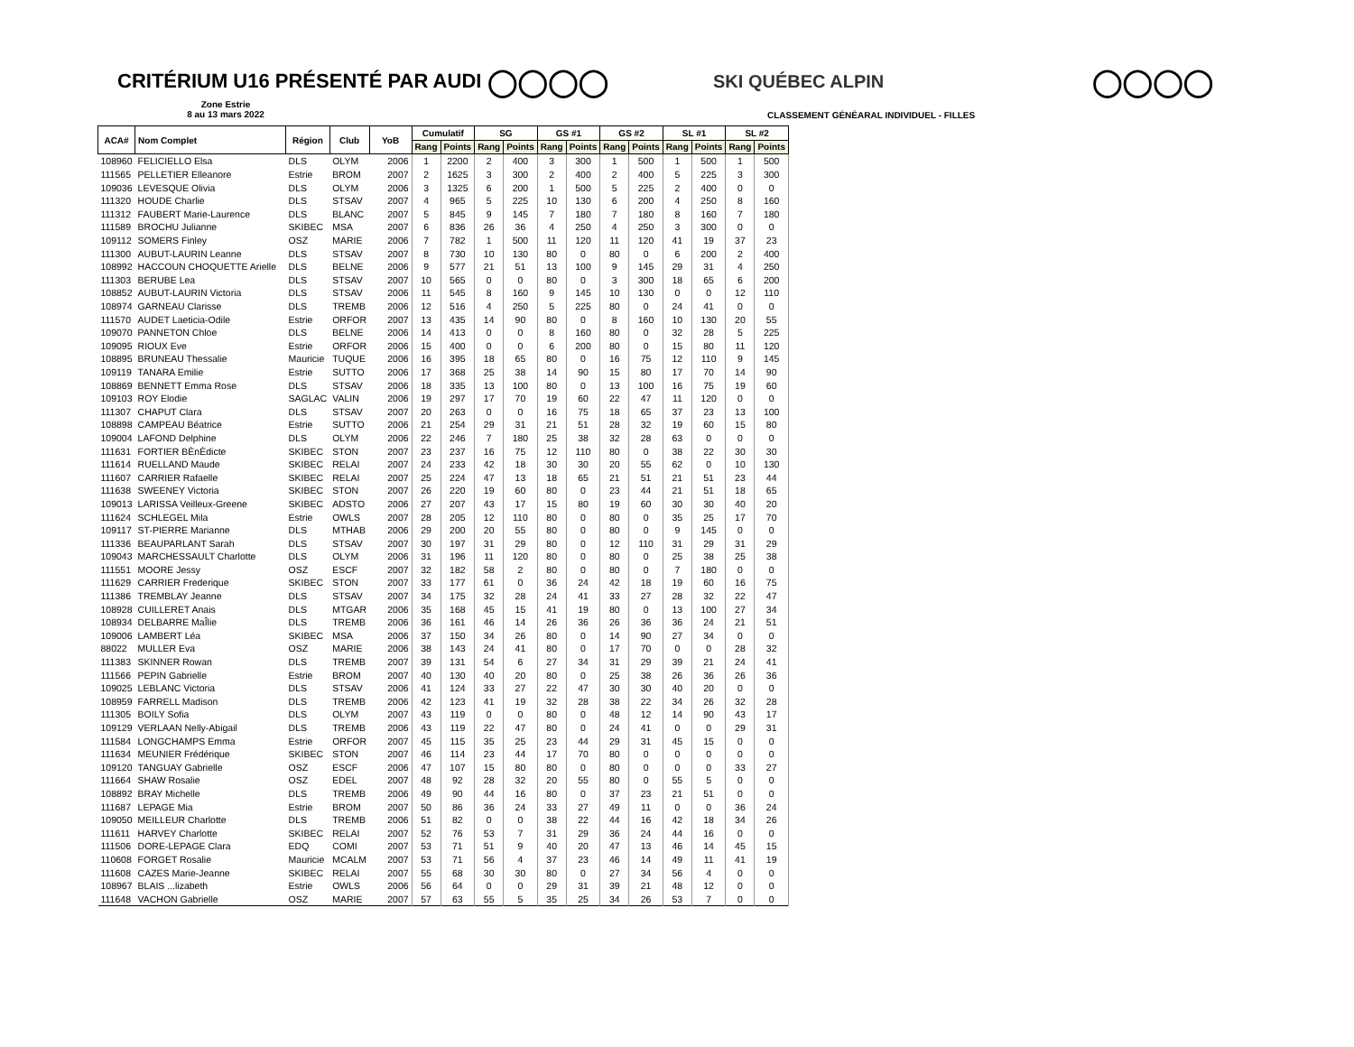CRITÉRIUM U16 PRÉSENTÉ PAR AUDI
◯◯◯◯
SKI QUÉBEC ALPIN
◯◯◯◯
Zone Estrie
8 au 13 mars 2022
CLASSEMENT GÉNÉARAL INDIVIDUEL - FILLES
| ACA# | Nom Complet | Région | Club | YoB | Cumulatif | | SG | | GS #1 | | GS #2 | | SL #1 | | SL #2 | |
| --- | --- | --- | --- | --- | --- | --- | --- | --- | --- | --- | --- | --- | --- | --- | --- | --- |
| | | | | | Rang | Points | Rang | Points | Rang | Points | Rang | Points | Rang | Points | Rang | Points |
| 108960 | FELICIELLO Elsa | DLS | OLYM | 2006 | 1 | 2200 | 2 | 400 | 3 | 300 | 1 | 500 | 1 | 500 | 1 | 500 |
| 111565 | PELLETIER Elleanore | Estrie | BROM | 2007 | 2 | 1625 | 3 | 300 | 2 | 400 | 2 | 400 | 5 | 225 | 3 | 300 |
| 109036 | LEVESQUE Olivia | DLS | OLYM | 2006 | 3 | 1325 | 6 | 200 | 1 | 500 | 5 | 225 | 2 | 400 | 0 | 0 |
| 111320 | HOUDE Charlie | DLS | STSAV | 2007 | 4 | 965 | 5 | 225 | 10 | 130 | 6 | 200 | 4 | 250 | 8 | 160 |
| 111312 | FAUBERT Marie-Laurence | DLS | BLANC | 2007 | 5 | 845 | 9 | 145 | 7 | 180 | 7 | 180 | 8 | 160 | 7 | 180 |
| 111589 | BROCHU Julianne | SKIBEC | MSA | 2007 | 6 | 836 | 26 | 36 | 4 | 250 | 4 | 250 | 3 | 300 | 0 | 0 |
| 109112 | SOMERS Finley | OSZ | MARIE | 2006 | 7 | 782 | 1 | 500 | 11 | 120 | 11 | 120 | 41 | 19 | 37 | 23 |
| 111300 | AUBUT-LAURIN Leanne | DLS | STSAV | 2007 | 8 | 730 | 10 | 130 | 80 | 0 | 80 | 0 | 6 | 200 | 2 | 400 |
| 108992 | HACCOUN CHOQUETTE Arielle | DLS | BELNE | 2006 | 9 | 577 | 21 | 51 | 13 | 100 | 9 | 145 | 29 | 31 | 4 | 250 |
| 111303 | BERUBE Lea | DLS | STSAV | 2007 | 10 | 565 | 0 | 0 | 80 | 0 | 3 | 300 | 18 | 65 | 6 | 200 |
| 108852 | AUBUT-LAURIN Victoria | DLS | STSAV | 2006 | 11 | 545 | 8 | 160 | 9 | 145 | 10 | 130 | 0 | 0 | 12 | 110 |
| 108974 | GARNEAU Clarisse | DLS | TREMB | 2006 | 12 | 516 | 4 | 250 | 5 | 225 | 80 | 0 | 24 | 41 | 0 | 0 |
| 111570 | AUDET Laeticia-Odile | Estrie | ORFOR | 2007 | 13 | 435 | 14 | 90 | 80 | 0 | 8 | 160 | 10 | 130 | 20 | 55 |
| 109070 | PANNETON Chloe | DLS | BELNE | 2006 | 14 | 413 | 0 | 0 | 8 | 160 | 80 | 0 | 32 | 28 | 5 | 225 |
| 109095 | RIOUX Eve | Estrie | ORFOR | 2006 | 15 | 400 | 0 | 0 | 6 | 200 | 80 | 0 | 15 | 80 | 11 | 120 |
| 108895 | BRUNEAU Thessalie | Mauricie | TUQUE | 2006 | 16 | 395 | 18 | 65 | 80 | 0 | 16 | 75 | 12 | 110 | 9 | 145 |
| 109119 | TANARA Emilie | Estrie | SUTTO | 2006 | 17 | 368 | 25 | 38 | 14 | 90 | 15 | 80 | 17 | 70 | 14 | 90 |
| 108869 | BENNETT Emma Rose | DLS | STSAV | 2006 | 18 | 335 | 13 | 100 | 80 | 0 | 13 | 100 | 16 | 75 | 19 | 60 |
| 109103 | ROY Elodie | SAGLAC | VALIN | 2006 | 19 | 297 | 17 | 70 | 19 | 60 | 22 | 47 | 11 | 120 | 0 | 0 |
| 111307 | CHAPUT Clara | DLS | STSAV | 2007 | 20 | 263 | 0 | 0 | 16 | 75 | 18 | 65 | 37 | 23 | 13 | 100 |
| 108898 | CAMPEAU Béatrice | Estrie | SUTTO | 2006 | 21 | 254 | 29 | 31 | 21 | 51 | 28 | 32 | 19 | 60 | 15 | 80 |
| 109004 | LAFOND Delphine | DLS | OLYM | 2006 | 22 | 246 | 7 | 180 | 25 | 38 | 32 | 28 | 63 | 0 | 0 | 0 |
| 111631 | FORTIER BÈnÈdicte | SKIBEC | STON | 2007 | 23 | 237 | 16 | 75 | 12 | 110 | 80 | 0 | 38 | 22 | 30 | 30 |
| 111614 | RUELLAND Maude | SKIBEC | RELAI | 2007 | 24 | 233 | 42 | 18 | 30 | 30 | 20 | 55 | 62 | 0 | 10 | 130 |
| 111607 | CARRIER Rafaelle | SKIBEC | RELAI | 2007 | 25 | 224 | 47 | 13 | 18 | 65 | 21 | 51 | 21 | 51 | 23 | 44 |
| 111638 | SWEENEY Victoria | SKIBEC | STON | 2007 | 26 | 220 | 19 | 60 | 80 | 0 | 23 | 44 | 21 | 51 | 18 | 65 |
| 109013 | LARISSA Veilleux-Greene | SKIBEC | ADSTO | 2006 | 27 | 207 | 43 | 17 | 15 | 80 | 19 | 60 | 30 | 30 | 40 | 20 |
| 111624 | SCHLEGEL Mila | Estrie | OWLS | 2007 | 28 | 205 | 12 | 110 | 80 | 0 | 80 | 0 | 35 | 25 | 17 | 70 |
| 109117 | ST-PIERRE Marianne | DLS | MTHAB | 2006 | 29 | 200 | 20 | 55 | 80 | 0 | 80 | 0 | 9 | 145 | 0 | 0 |
| 111336 | BEAUPARLANT Sarah | DLS | STSAV | 2007 | 30 | 197 | 31 | 29 | 80 | 0 | 12 | 110 | 31 | 29 | 31 | 29 |
| 109043 | MARCHESSAULT Charlotte | DLS | OLYM | 2006 | 31 | 196 | 11 | 120 | 80 | 0 | 80 | 0 | 25 | 38 | 25 | 38 |
| 111551 | MOORE Jessy | OSZ | ESCF | 2007 | 32 | 182 | 58 | 2 | 80 | 0 | 80 | 0 | 7 | 180 | 0 | 0 |
| 111629 | CARRIER Frederique | SKIBEC | STON | 2007 | 33 | 177 | 61 | 0 | 36 | 24 | 42 | 18 | 19 | 60 | 16 | 75 |
| 111386 | TREMBLAY Jeanne | DLS | STSAV | 2007 | 34 | 175 | 32 | 28 | 24 | 41 | 33 | 27 | 28 | 32 | 22 | 47 |
| 108928 | CUILLERET Anais | DLS | MTGAR | 2006 | 35 | 168 | 45 | 15 | 41 | 19 | 80 | 0 | 13 | 100 | 27 | 34 |
| 108934 | DELBARRE MaÎlie | DLS | TREMB | 2006 | 36 | 161 | 46 | 14 | 26 | 36 | 26 | 36 | 36 | 24 | 21 | 51 |
| 109006 | LAMBERT Léa | SKIBEC | MSA | 2006 | 37 | 150 | 34 | 26 | 80 | 0 | 14 | 90 | 27 | 34 | 0 | 0 |
| 88022 | MULLER Eva | OSZ | MARIE | 2006 | 38 | 143 | 24 | 41 | 80 | 0 | 17 | 70 | 0 | 0 | 28 | 32 |
| 111383 | SKINNER Rowan | DLS | TREMB | 2007 | 39 | 131 | 54 | 6 | 27 | 34 | 31 | 29 | 39 | 21 | 24 | 41 |
| 111566 | PEPIN Gabrielle | Estrie | BROM | 2007 | 40 | 130 | 40 | 20 | 80 | 0 | 25 | 38 | 26 | 36 | 26 | 36 |
| 109025 | LEBLANC Victoria | DLS | STSAV | 2006 | 41 | 124 | 33 | 27 | 22 | 47 | 30 | 30 | 40 | 20 | 0 | 0 |
| 108959 | FARRELL Madison | DLS | TREMB | 2006 | 42 | 123 | 41 | 19 | 32 | 28 | 38 | 22 | 34 | 26 | 32 | 28 |
| 111305 | BOILY Sofia | DLS | OLYM | 2007 | 43 | 119 | 0 | 0 | 80 | 0 | 48 | 12 | 14 | 90 | 43 | 17 |
| 109129 | VERLAAN Nelly-Abigail | DLS | TREMB | 2006 | 43 | 119 | 22 | 47 | 80 | 0 | 24 | 41 | 0 | 0 | 29 | 31 |
| 111584 | LONGCHAMPS Emma | Estrie | ORFOR | 2007 | 45 | 115 | 35 | 25 | 23 | 44 | 29 | 31 | 45 | 15 | 0 | 0 |
| 111634 | MEUNIER Frédérique | SKIBEC | STON | 2007 | 46 | 114 | 23 | 44 | 17 | 70 | 80 | 0 | 0 | 0 | 0 | 0 |
| 109120 | TANGUAY Gabrielle | OSZ | ESCF | 2006 | 47 | 107 | 15 | 80 | 80 | 0 | 80 | 0 | 0 | 0 | 33 | 27 |
| 111664 | SHAW Rosalie | OSZ | EDEL | 2007 | 48 | 92 | 28 | 32 | 20 | 55 | 80 | 0 | 55 | 5 | 0 | 0 |
| 108892 | BRAY Michelle | DLS | TREMB | 2006 | 49 | 90 | 44 | 16 | 80 | 0 | 37 | 23 | 21 | 51 | 0 | 0 |
| 111687 | LEPAGE Mia | Estrie | BROM | 2007 | 50 | 86 | 36 | 24 | 33 | 27 | 49 | 11 | 0 | 0 | 36 | 24 |
| 109050 | MEILLEUR Charlotte | DLS | TREMB | 2006 | 51 | 82 | 0 | 0 | 38 | 22 | 44 | 16 | 42 | 18 | 34 | 26 |
| 111611 | HARVEY Charlotte | SKIBEC | RELAI | 2007 | 52 | 76 | 53 | 7 | 31 | 29 | 36 | 24 | 44 | 16 | 0 | 0 |
| 111506 | DORE-LEPAGE Clara | EDQ | COMI | 2007 | 53 | 71 | 51 | 9 | 40 | 20 | 47 | 13 | 46 | 14 | 45 | 15 |
| 110608 | FORGET Rosalie | Mauricie | MCALM | 2007 | 53 | 71 | 56 | 4 | 37 | 23 | 46 | 14 | 49 | 11 | 41 | 19 |
| 111608 | CAZES Marie-Jeanne | SKIBEC | RELAI | 2007 | 55 | 68 | 30 | 30 | 80 | 0 | 27 | 34 | 56 | 4 | 0 | 0 |
| 108967 | BLAIS ...lizabeth | Estrie | OWLS | 2006 | 56 | 64 | 0 | 0 | 29 | 31 | 39 | 21 | 48 | 12 | 0 | 0 |
| 111648 | VACHON Gabrielle | OSZ | MARIE | 2007 | 57 | 63 | 55 | 5 | 35 | 25 | 34 | 26 | 53 | 7 | 0 | 0 |